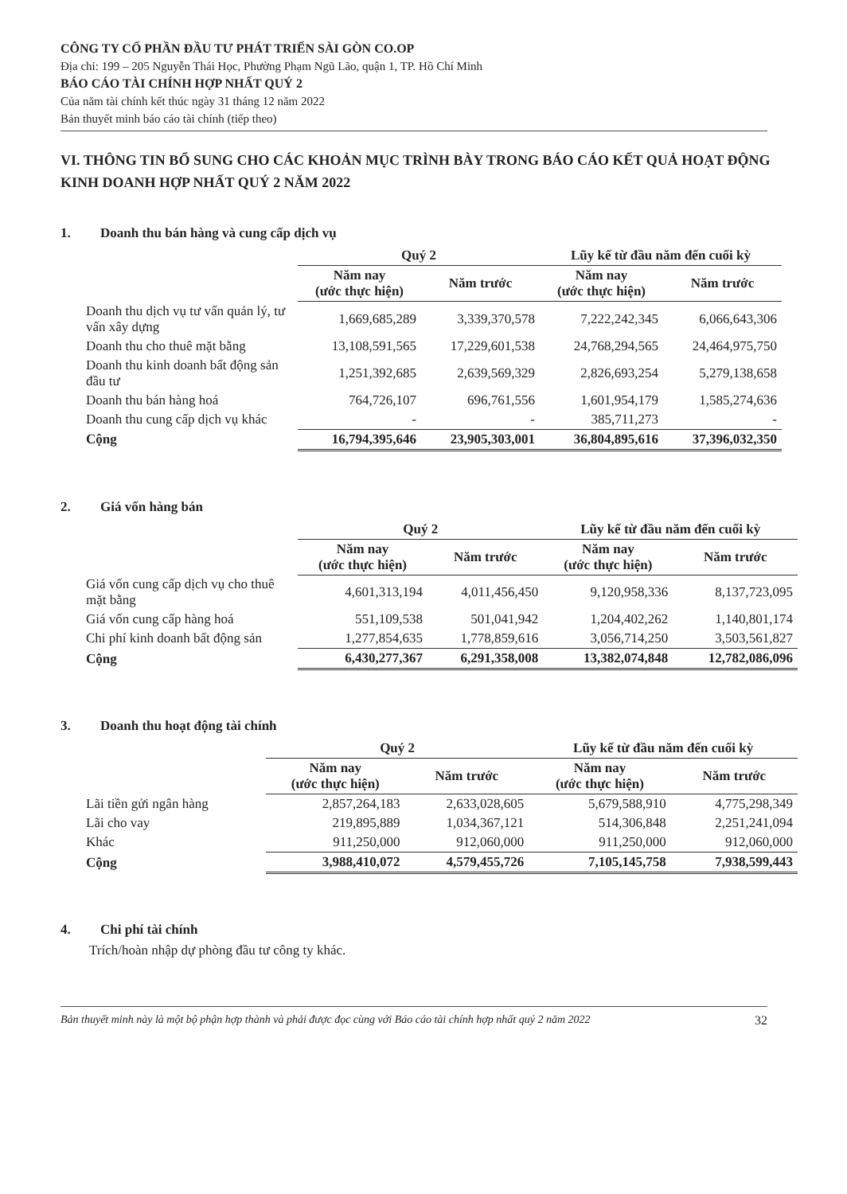CÔNG TY CỔ PHẦN ĐẦU TƯ PHÁT TRIỂN SÀI GÒN CO.OP
Địa chỉ: 199 – 205 Nguyễn Thái Học, Phường Phạm Ngũ Lão, quận 1, TP. Hồ Chí Minh
BÁO CÁO TÀI CHÍNH HỢP NHẤT QUÝ 2
Của năm tài chính kết thúc ngày 31 tháng 12 năm 2022
Bản thuyết minh báo cáo tài chính (tiếp theo)
VI. THÔNG TIN BỔ SUNG CHO CÁC KHOẢN MỤC TRÌNH BÀY TRONG BÁO CÁO KẾT QUẢ HOẠT ĐỘNG KINH DOANH HỢP NHẤT QUÝ 2 NĂM 2022
1. Doanh thu bán hàng và cung cấp dịch vụ
| | Quý 2 | | Lũy kế từ đầu năm đến cuối kỳ | |
| --- | --- | --- | --- | --- |
| | Năm nay (ước thực hiện) | Năm trước | Năm nay (ước thực hiện) | Năm trước |
| Doanh thu dịch vụ tư vấn quản lý, tư vấn xây dựng | 1,669,685,289 | 3,339,370,578 | 7,222,242,345 | 6,066,643,306 |
| Doanh thu cho thuê mặt bằng | 13,108,591,565 | 17,229,601,538 | 24,768,294,565 | 24,464,975,750 |
| Doanh thu kinh doanh bất động sản đầu tư | 1,251,392,685 | 2,639,569,329 | 2,826,693,254 | 5,279,138,658 |
| Doanh thu bán hàng hoá | 764,726,107 | 696,761,556 | 1,601,954,179 | 1,585,274,636 |
| Doanh thu cung cấp dịch vụ khác | - | - | 385,711,273 | - |
| Cộng | 16,794,395,646 | 23,905,303,001 | 36,804,895,616 | 37,396,032,350 |
2. Giá vốn hàng bán
| | Quý 2 | | Lũy kế từ đầu năm đến cuối kỳ | |
| --- | --- | --- | --- | --- |
| | Năm nay (ước thực hiện) | Năm trước | Năm nay (ước thực hiện) | Năm trước |
| Giá vốn cung cấp dịch vụ cho thuê mặt bằng | 4,601,313,194 | 4,011,456,450 | 9,120,958,336 | 8,137,723,095 |
| Giá vốn cung cấp hàng hoá | 551,109,538 | 501,041,942 | 1,204,402,262 | 1,140,801,174 |
| Chi phí kinh doanh bất động sản | 1,277,854,635 | 1,778,859,616 | 3,056,714,250 | 3,503,561,827 |
| Cộng | 6,430,277,367 | 6,291,358,008 | 13,382,074,848 | 12,782,086,096 |
3. Doanh thu hoạt động tài chính
| | Quý 2 | | Lũy kế từ đầu năm đến cuối kỳ | |
| --- | --- | --- | --- | --- |
| | Năm nay (ước thực hiện) | Năm trước | Năm nay (ước thực hiện) | Năm trước |
| Lãi tiền gửi ngân hàng | 2,857,264,183 | 2,633,028,605 | 5,679,588,910 | 4,775,298,349 |
| Lãi cho vay | 219,895,889 | 1,034,367,121 | 514,306,848 | 2,251,241,094 |
| Khác | 911,250,000 | 912,060,000 | 911,250,000 | 912,060,000 |
| Cộng | 3,988,410,072 | 4,579,455,726 | 7,105,145,758 | 7,938,599,443 |
4. Chi phí tài chính
Trích/hoàn nhập dự phòng đầu tư công ty khác.
Bản thuyết minh này là một bộ phận hợp thành và phải được đọc cùng với Báo cáo tài chính hợp nhất quý 2 năm 2022 32